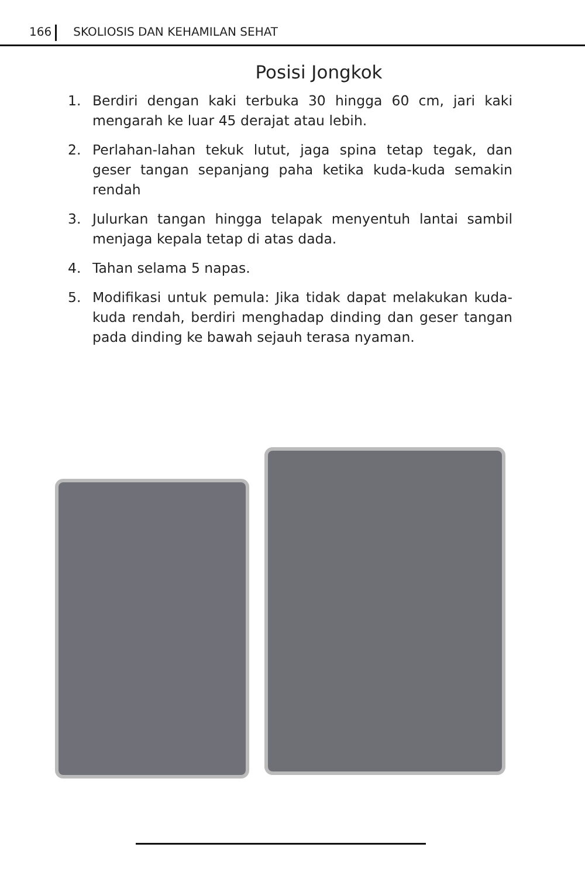166 SKOLIOSIS DAN KEHAMILAN SEHAT
Posisi Jongkok
1. Berdiri dengan kaki terbuka 30 hingga 60 cm, jari kaki mengarah ke luar 45 derajat atau lebih.
2. Perlahan-lahan tekuk lutut, jaga spina tetap tegak, dan geser tangan sepanjang paha ketika kuda-kuda semakin rendah
3. Julurkan tangan hingga telapak menyentuh lantai sambil menjaga kepala tetap di atas dada.
4. Tahan selama 5 napas.
5. Modifikasi untuk pemula: Jika tidak dapat melakukan kuda-kuda rendah, berdiri menghadap dinding dan geser tangan pada dinding ke bawah sejauh terasa nyaman.